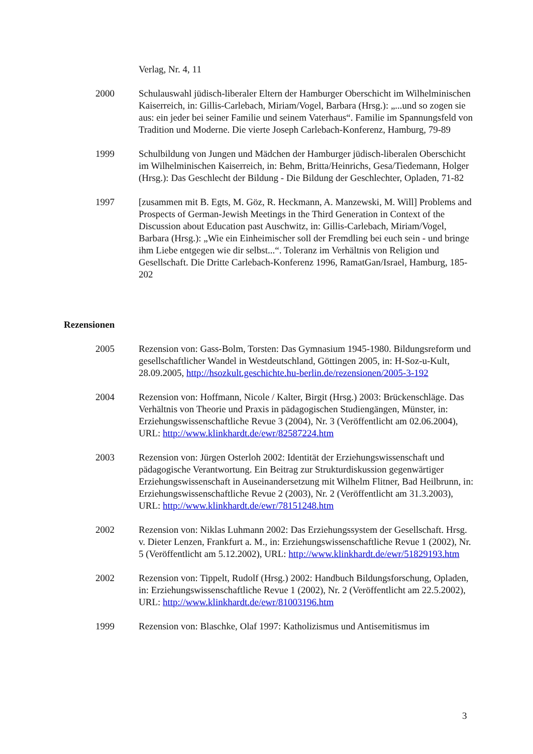Verlag, Nr. 4, 11
2000 Schulauswahl jüdisch-liberaler Eltern der Hamburger Oberschicht im Wilhelminischen Kaiserreich, in: Gillis-Carlebach, Miriam/Vogel, Barbara (Hrsg.): „...und so zogen sie aus: ein jeder bei seiner Familie und seinem Vaterhaus“. Familie im Spannungsfeld von Tradition und Moderne. Die vierte Joseph Carlebach-Konferenz, Hamburg, 79-89
1999 Schulbildung von Jungen und Mädchen der Hamburger jüdisch-liberalen Oberschicht im Wilhelminischen Kaiserreich, in: Behm, Britta/Heinrichs, Gesa/Tiedemann, Holger (Hrsg.): Das Geschlecht der Bildung - Die Bildung der Geschlechter, Opladen, 71-82
1997 [zusammen mit B. Egts, M. Göz, R. Heckmann, A. Manzewski, M. Will] Problems and Prospects of German-Jewish Meetings in the Third Generation in Context of the Discussion about Education past Auschwitz, in: Gillis-Carlebach, Miriam/Vogel, Barbara (Hrsg.): „Wie ein Einheimischer soll der Fremdling bei euch sein - und bringe ihm Liebe entgegen wie dir selbst...“. Toleranz im Verhältnis von Religion und Gesellschaft. Die Dritte Carlebach-Konferenz 1996, RamatGan/Israel, Hamburg, 185-202
Rezensionen
2005 Rezension von: Gass-Bolm, Torsten: Das Gymnasium 1945-1980. Bildungsreform und gesellschaftlicher Wandel in Westdeutschland, Göttingen 2005, in: H-Soz-u-Kult, 28.09.2005, http://hsozkult.geschichte.hu-berlin.de/rezensionen/2005-3-192
2004 Rezension von: Hoffmann, Nicole / Kalter, Birgit (Hrsg.) 2003: Brückenschläge. Das Verhältnis von Theorie und Praxis in pädagogischen Studiengängen, Münster, in: Erziehungswissenschaftliche Revue 3 (2004), Nr. 3 (Veröffentlicht am 02.06.2004), URL: http://www.klinkhardt.de/ewr/82587224.htm
2003 Rezension von: Jürgen Osterloh 2002: Identität der Erziehungswissenschaft und pädagogische Verantwortung. Ein Beitrag zur Strukturdiskussion gegenwärtiger Erziehungswissenschaft in Auseinandersetzung mit Wilhelm Flitner, Bad Heilbrunn, in: Erziehungswissenschaftliche Revue 2 (2003), Nr. 2 (Veröffentlicht am 31.3.2003), URL: http://www.klinkhardt.de/ewr/78151248.htm
2002 Rezension von: Niklas Luhmann 2002: Das Erziehungssystem der Gesellschaft. Hrsg. v. Dieter Lenzen, Frankfurt a. M., in: Erziehungswissenschaftliche Revue 1 (2002), Nr. 5 (Veröffentlicht am 5.12.2002), URL: http://www.klinkhardt.de/ewr/51829193.htm
2002 Rezension von: Tippelt, Rudolf (Hrsg.) 2002: Handbuch Bildungsforschung, Opladen, in: Erziehungswissenschaftliche Revue 1 (2002), Nr. 2 (Veröffentlicht am 22.5.2002), URL: http://www.klinkhardt.de/ewr/81003196.htm
1999 Rezension von: Blaschke, Olaf 1997: Katholizismus und Antisemitismus im
3